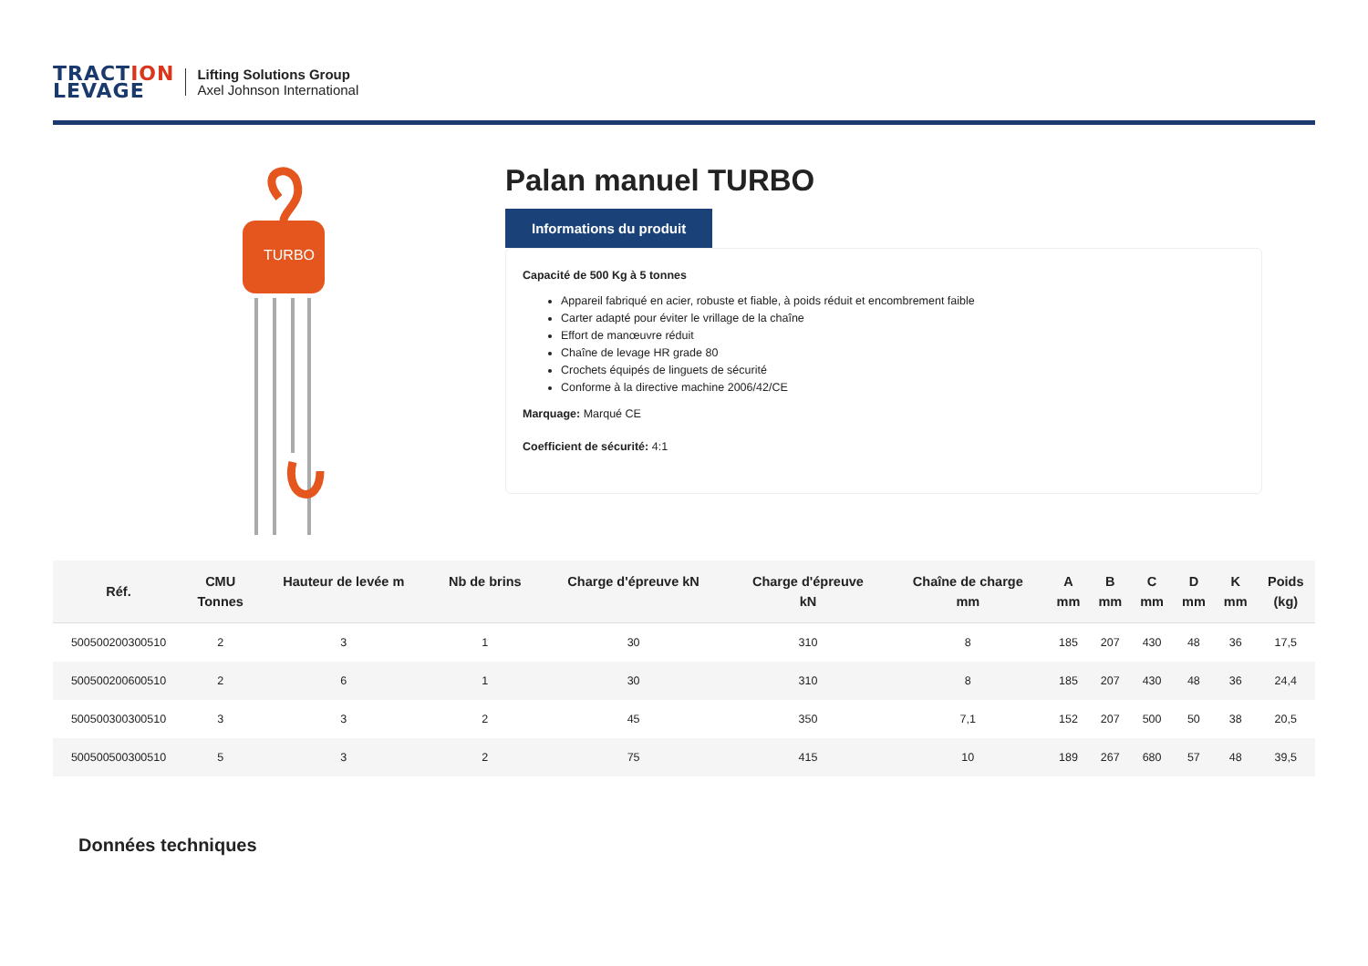TRACTION
LEVAGE
Lifting Solutions Group
Axel Johnson International
TURBO
Palan manuel TURBO
Informations du produit
Capacité de 500 Kg à 5 tonnes
Appareil fabriqué en acier, robuste et fiable, à poids réduit et encombrement faible
Carter adapté pour éviter le vrillage de la chaîne
Effort de manœuvre réduit
Chaîne de levage HR grade 80
Crochets équipés de linguets de sécurité
Conforme à la directive machine 2006/42/CE
Marquage: Marqué CE
Coefficient de sécurité: 4:1
| Réf. | CMU Tonnes | Hauteur de levée m | Nb de brins | Charge d'épreuve kN | Charge d'épreuve kN | Chaîne de charge mm | A mm | B mm | C mm | D mm | K mm | Poids (kg) |
| --- | --- | --- | --- | --- | --- | --- | --- | --- | --- | --- | --- | --- |
| 500500200300510 | 2 | 3 | 1 | 30 | 310 | 8 | 185 | 207 | 430 | 48 | 36 | 17,5 |
| 500500200600510 | 2 | 6 | 1 | 30 | 310 | 8 | 185 | 207 | 430 | 48 | 36 | 24,4 |
| 500500300300510 | 3 | 3 | 2 | 45 | 350 | 7,1 | 152 | 207 | 500 | 50 | 38 | 20,5 |
| 500500500300510 | 5 | 3 | 2 | 75 | 415 | 10 | 189 | 267 | 680 | 57 | 48 | 39,5 |
Données techniques